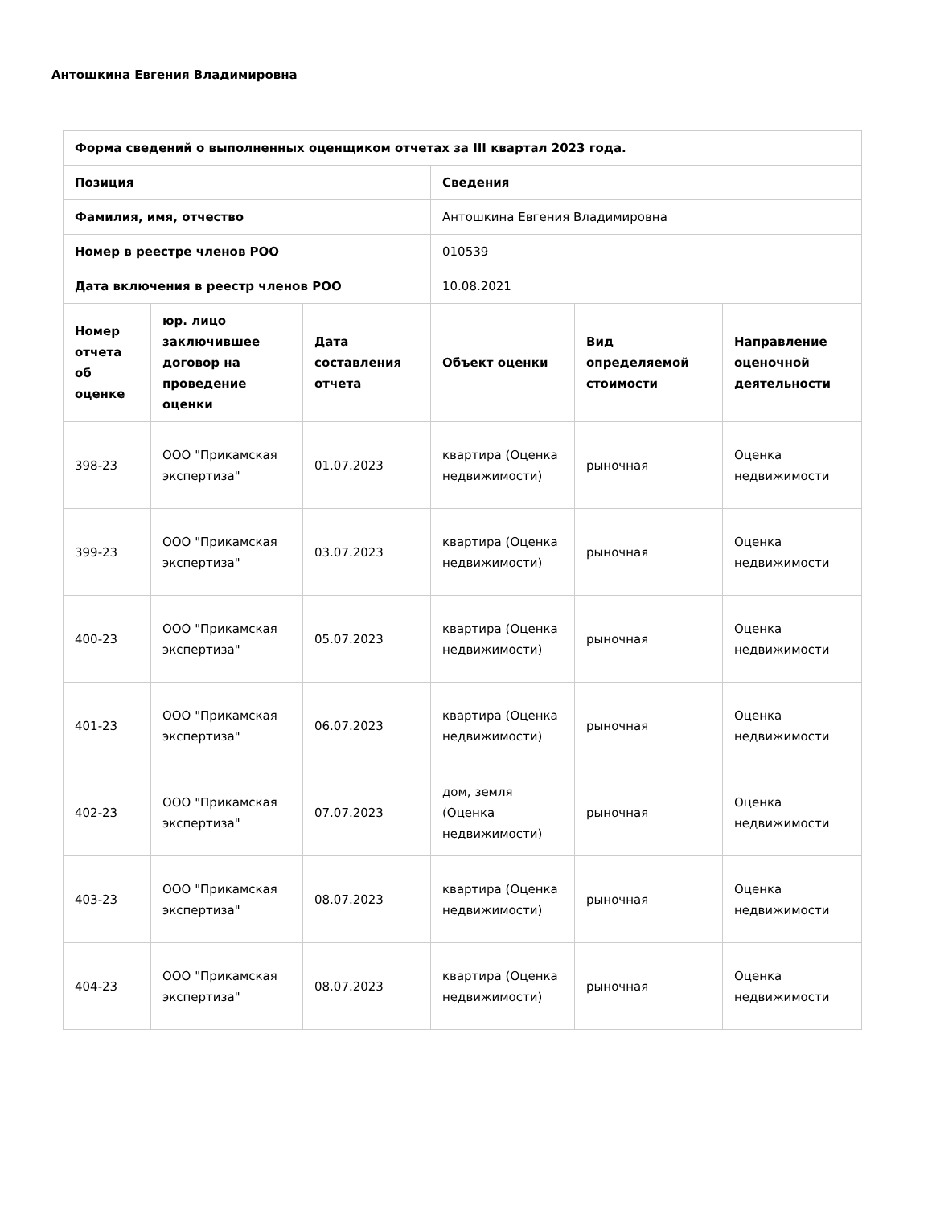Антошкина Евгения Владимировна
| Форма сведений о выполненных оценщиком отчетах за III квартал 2023 года. | | | | | |
| --- | --- | --- | --- | --- | --- |
| Позиция | | | Сведения | | |
| Фамилия, имя, отчество | | | Антошкина Евгения Владимировна | | |
| Номер в реестре членов РОО | | | 010539 | | |
| Дата включения в реестр членов РОО | | | 10.08.2021 | | |
| Номер отчета об оценке | юр. лицо заключившее договор на проведение оценки | Дата составления отчета | Объект оценки | Вид определяемой стоимости | Направление оценочной деятельности |
| 398-23 | ООО "Прикамская экспертиза" | 01.07.2023 | квартира (Оценка недвижимости) | рыночная | Оценка недвижимости |
| 399-23 | ООО "Прикамская экспертиза" | 03.07.2023 | квартира (Оценка недвижимости) | рыночная | Оценка недвижимости |
| 400-23 | ООО "Прикамская экспертиза" | 05.07.2023 | квартира (Оценка недвижимости) | рыночная | Оценка недвижимости |
| 401-23 | ООО "Прикамская экспертиза" | 06.07.2023 | квартира (Оценка недвижимости) | рыночная | Оценка недвижимости |
| 402-23 | ООО "Прикамская экспертиза" | 07.07.2023 | дом, земля (Оценка недвижимости) | рыночная | Оценка недвижимости |
| 403-23 | ООО "Прикамская экспертиза" | 08.07.2023 | квартира (Оценка недвижимости) | рыночная | Оценка недвижимости |
| 404-23 | ООО "Прикамская экспертиза" | 08.07.2023 | квартира (Оценка недвижимости) | рыночная | Оценка недвижимости |